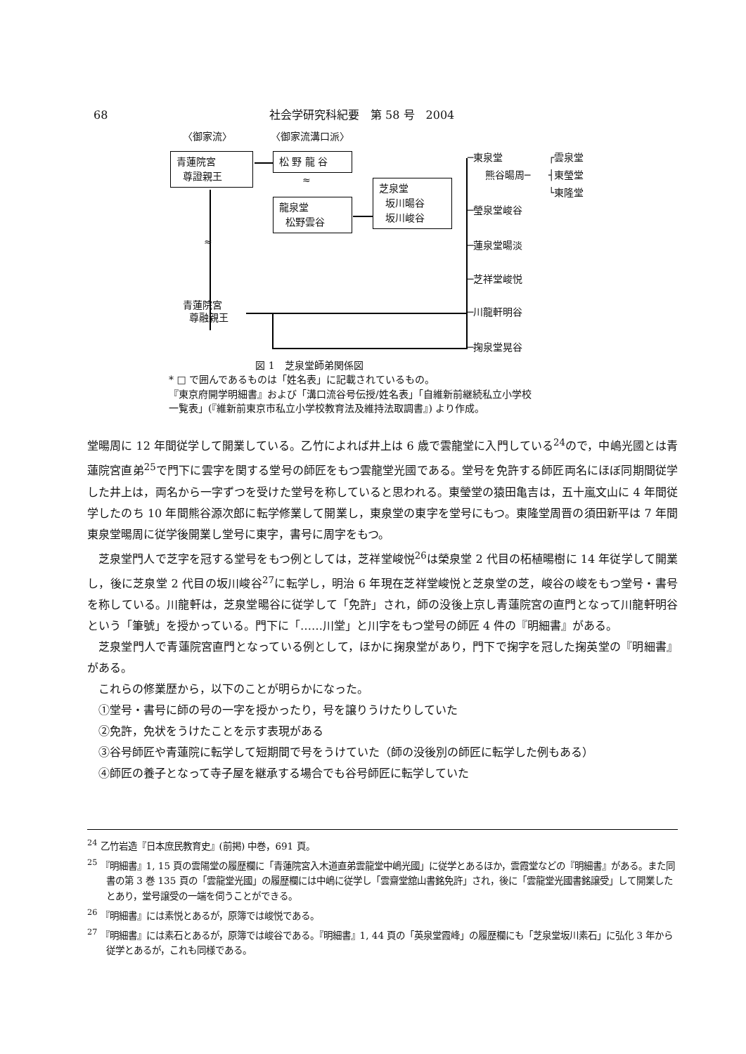68 社会学研究科紀要　第 58 号　2004
〈御家流〉 〈御家流溝口派〉
青蓮院宮
尊證親王
松 野 龍 谷
≈
龍泉堂
松野雲谷
芝泉堂
坂川暘谷
坂川峻谷
≈
─東泉堂
熊谷暘周─
┌雲泉堂
┤東瑩堂
└東隆堂
─瑩泉堂峻谷
─蓮泉堂暘淡
─芝祥堂峻悦
青蓮院宮
尊融親王
─川龍軒明谷
─掬泉堂晃谷
図 1　芝泉堂師弟関係図
* □ で囲んであるものは「姓名表」に記載されているもの。
『東京府開学明細書』および「溝口流谷号伝授/姓名表」「自維新前継続私立小学校
一覧表」(『維新前東京市私立小学校教育法及維持法取調書』) より作成。
堂暘周に 12 年間従学して開業している。乙竹によれば井上は 6 歳で雲龍堂に入門している<sup>24</sup>ので，中嶋光國とは青蓮院宮直弟<sup>25</sup>で門下に雲字を関する堂号の師匠をもつ雲龍堂光國である。堂号を免許する師匠両名にほぼ同期間従学した井上は，両名から一字ずつを受けた堂号を称していると思われる。東瑩堂の猿田亀吉は，五十嵐文山に 4 年間従学したのち 10 年間熊谷源次郎に転学修業して開業し，東泉堂の東字を堂号にもつ。東隆堂周晋の須田新平は 7 年間東泉堂暘周に従学後開業し堂号に東字，書号に周字をもつ。
芝泉堂門人で芝字を冠する堂号をもつ例としては，芝祥堂峻悦<sup>26</sup>は榮泉堂 2 代目の柘植暘樹に 14 年従学して開業し，後に芝泉堂 2 代目の坂川峻谷<sup>27</sup>に転学し，明治 6 年現在芝祥堂峻悦と芝泉堂の芝，峻谷の峻をもつ堂号・書号を称している。川龍軒は，芝泉堂暘谷に従学して「免許」され，師の没後上京し青蓮院宮の直門となって川龍軒明谷という「筆號」を授かっている。門下に「……川堂」と川字をもつ堂号の師匠 4 件の『明細書』がある。
芝泉堂門人で青蓮院宮直門となっている例として，ほかに掬泉堂があり，門下で掬字を冠した掬英堂の『明細書』がある。
これらの修業歴から，以下のことが明らかになった。
①堂号・書号に師の号の一字を授かったり，号を譲りうけたりしていた
②免許，免状をうけたことを示す表現がある
③谷号師匠や青蓮院に転学して短期間で号をうけていた（師の没後別の師匠に転学した例もある）
④師匠の養子となって寺子屋を継承する場合でも谷号師匠に転学していた
<sup>24</sup> 乙竹岩造『日本庶民教育史』(前掲) 中巻，691 頁。
<sup>25</sup> 『明細書』1, 15 頁の雲陽堂の履歴欄に「青蓮院宮入木道直弟雲龍堂中嶋光國」に従学とあるほか，雲霞堂などの『明細書』がある。また同書の第 3 巻 135 頁の「雲龍堂光國」の履歴欄には中嶋に従学し「雲齋堂舘山書銘免許」され，後に「雲龍堂光國書銘譲受」して開業したとあり，堂号譲受の一端を伺うことができる。
<sup>26</sup> 『明細書』には素悦とあるが，原簿では峻悦である。
<sup>27</sup> 『明細書』には素石とあるが，原簿では峻谷である。『明細書』1, 44 頁の「英泉堂霞峰」の履歴欄にも「芝泉堂坂川素石」に弘化 3 年から従学とあるが，これも同様である。